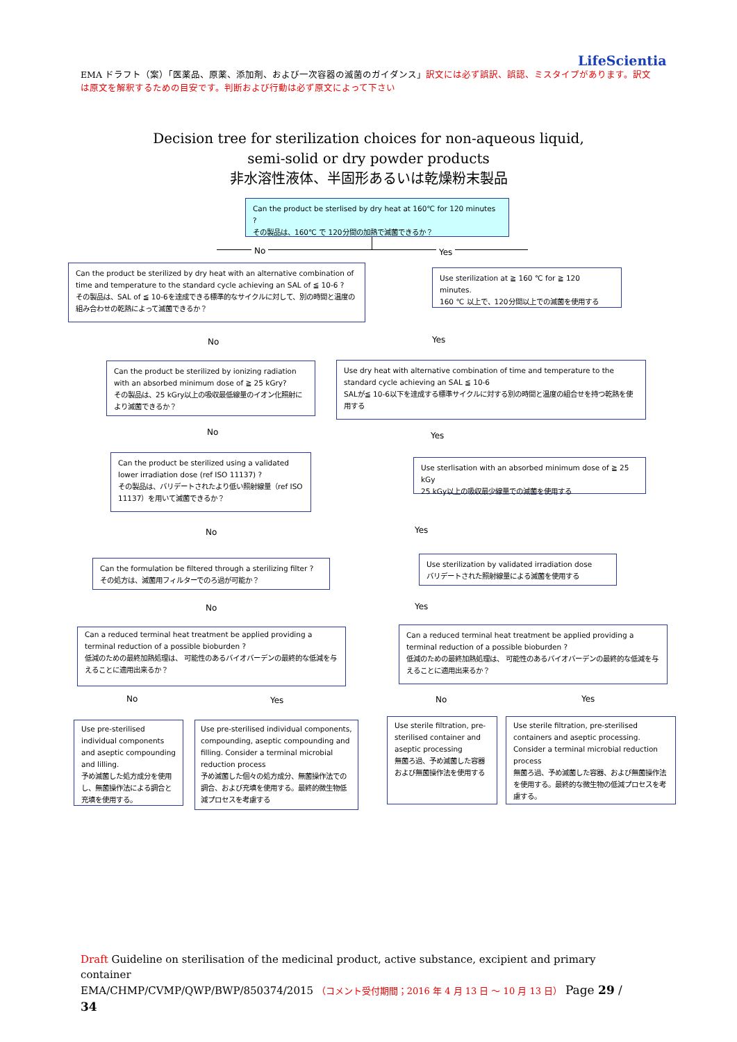LifeScientia
EMA ドラフト（案）「医薬品、原薬、添加剤、および一次容器の滅菌のガイダンス」訳文には必ず誤訳、誤認、ミスタイプがあります。訳文は原文を解釈するための目安です。判断および行動は必ず原文によって下さい
Decision tree for sterilization choices for non-aqueous liquid,
semi-solid or dry powder products
非水溶性液体、半固形あるいは乾燥粉末製品
Can the product be sterlised by dry heat at 160℃ for 120 minutes ?
その製品は、160℃ で 120分間の加熱で滅菌できるか？
No Yes
Can the product be sterilized by dry heat with an alternative combination of time and temperature to the standard cycle achieving an SAL of ≦ 10-6 ?
その製品は、SAL of ≦ 10-6を達成できる標準的なサイクルに対して、別の時間と温度の組み合わせの乾熱によって滅菌できるか？
Use sterilization at ≧ 160 ℃ for ≧ 120 minutes.
160 ℃ 以上で、120分間以上での滅菌を使用する
No Yes
Can the product be sterilized by ionizing radiation with an absorbed minimum dose of ≧ 25 kGry?
その製品は、25 kGry以上の吸収最低線量のイオン化照射により滅菌できるか？
Use dry heat with alternative combination of time and temperature to the standard cycle achieving an SAL ≦ 10-6
SALが≦ 10-6以下を達成する標準サイクルに対する別の時間と温度の組合せを持つ乾熱を使用する
No Yes
Can the product be sterilized using a validated lower irradiation dose (ref ISO 11137) ?
その製品は、バリデートされたより低い照射線量（ref ISO 11137）を用いて滅菌できるか？
Use sterlisation with an absorbed minimum dose of ≧ 25 kGy
25 kGy以上の吸収最少線量での滅菌を使用する
No Yes
Can the formulation be filtered through a sterilizing filter ?
その処方は、滅菌用フィルターでのろ過が可能か？
Use sterilization by validated irradiation dose
バリデートされた照射線量による滅菌を使用する
No Yes
Can a reduced terminal heat treatment be applied providing a terminal reduction of a possible bioburden ?
低減のための最終加熱処理は、 可能性のあるバイオバーデンの最終的な低減を与えることに適用出来るか？
Can a reduced terminal heat treatment be applied providing a terminal reduction of a possible bioburden ?
低減のための最終加熱処理は、 可能性のあるバイオバーデンの最終的な低減を与えることに適用出来るか？
No Yes No Yes
Use pre-sterilised individual components and aseptic compounding and lilling.
予め滅菌した処方成分を使用し、無菌操作法による調合と充填を使用する。
Use pre-sterilised individual components, compounding, aseptic compounding and filling. Consider a terminal microbial reduction process
予め滅菌した個々の処方成分、無菌操作法での調合、および充填を使用する。最終的微生物低減プロセスを考慮する
Use sterile filtration, pre-sterilised container and aseptic processing
無菌ろ過、予め滅菌した容器および無菌操作法を使用する
Use sterile filtration, pre-sterilised containers and aseptic processing. Consider a terminal microbial reduction process
無菌ろ過、予め滅菌した容器、および無菌操作法を使用する。最終的な微生物の低減プロセスを考慮する。
Draft Guideline on sterilisation of the medicinal product, active substance, excipient and primary container
EMA/CHMP/CVMP/QWP/BWP/850374/2015 （コメント受付期間；2016 年 4 月 13 日 ～ 10 月 13 日） Page 29 / 34